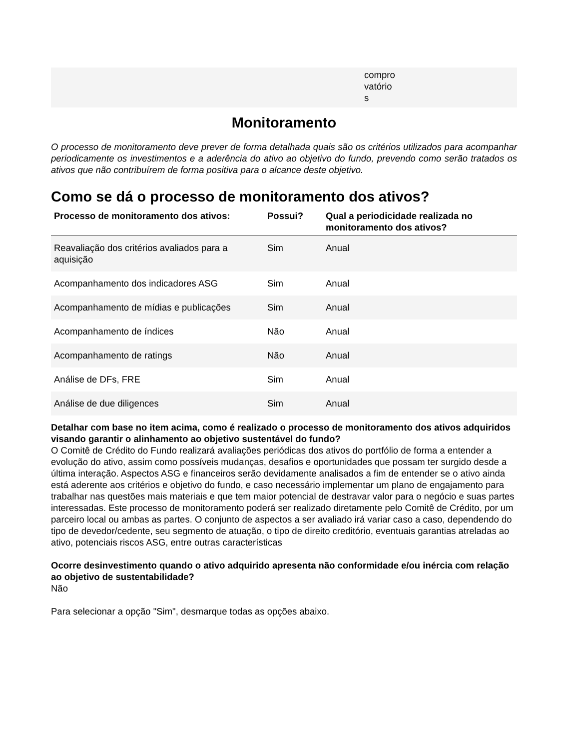compro
vatório
s
Monitoramento
O processo de monitoramento deve prever de forma detalhada quais são os critérios utilizados para acompanhar periodicamente os investimentos e a aderência do ativo ao objetivo do fundo, prevendo como serão tratados os ativos que não contribuírem de forma positiva para o alcance deste objetivo.
Como se dá o processo de monitoramento dos ativos?
| Processo de monitoramento dos ativos: | Possui? | Qual a periodicidade realizada no monitoramento dos ativos? |
| --- | --- | --- |
| Reavaliação dos critérios avaliados para a aquisição | Sim | Anual |
| Acompanhamento dos indicadores ASG | Sim | Anual |
| Acompanhamento de mídias e publicações | Sim | Anual |
| Acompanhamento de índices | Não | Anual |
| Acompanhamento de ratings | Não | Anual |
| Análise de DFs, FRE | Sim | Anual |
| Análise de due diligences | Sim | Anual |
Detalhar com base no item acima, como é realizado o processo de monitoramento dos ativos adquiridos visando garantir o alinhamento ao objetivo sustentável do fundo?
O Comitê de Crédito do Fundo realizará avaliações periódicas dos ativos do portfólio de forma a entender a evolução do ativo, assim como possíveis mudanças, desafios e oportunidades que possam ter surgido desde a última interação. Aspectos ASG e financeiros serão devidamente analisados a fim de entender se o ativo ainda está aderente aos critérios e objetivo do fundo, e caso necessário implementar um plano de engajamento para trabalhar nas questões mais materiais e que tem maior potencial de destravar valor para o negócio e suas partes interessadas. Este processo de monitoramento poderá ser realizado diretamente pelo Comitê de Crédito, por um parceiro local ou ambas as partes. O conjunto de aspectos a ser avaliado irá variar caso a caso, dependendo do tipo de devedor/cedente, seu segmento de atuação, o tipo de direito creditório, eventuais garantias atreladas ao ativo, potenciais riscos ASG, entre outras características
Ocorre desinvestimento quando o ativo adquirido apresenta não conformidade e/ou inércia com relação ao objetivo de sustentabilidade?
Não
Para selecionar a opção "Sim", desmarque todas as opções abaixo.